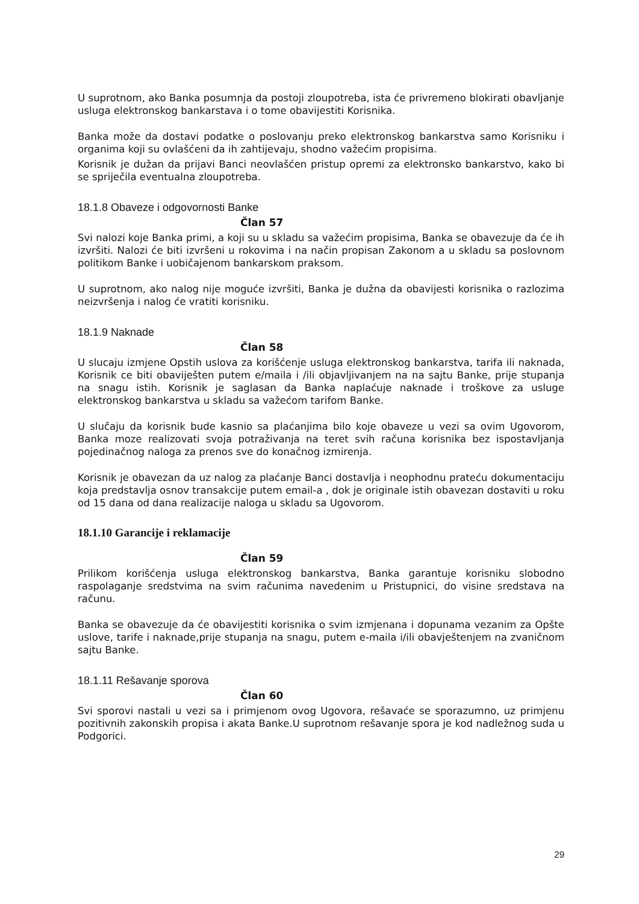U suprotnom, ako Banka posumnja da postoji zloupotreba, ista će privremeno blokirati obavljanje usluga elektronskog bankarstava i o tome obavijestiti Korisnika.
Banka može da dostavi podatke o poslovanju preko elektronskog bankarstva samo Korisniku i organima koji su ovlašćeni da ih zahtijevaju, shodno važećim propisima.
Korisnik je dužan da prijavi Banci neovlašćen pristup opremi za elektronsko bankarstvo, kako bi se spriječila eventualna zloupotreba.
18.1.8 Obaveze i odgovornosti Banke
Član 57
Svi nalozi koje Banka primi, a koji su u skladu sa važećim propisima, Banka se obavezuje da će ih izvršiti. Nalozi će biti izvršeni u rokovima i na način propisan Zakonom a u skladu sa poslovnom politikom Banke i uobičajenom bankarskom praksom.
U suprotnom, ako nalog nije moguće izvršiti, Banka je dužna da obavijesti korisnika o razlozima neizvršenja i nalog će vratiti korisniku.
18.1.9 Naknade
Član 58
U slucaju izmjene Opstih uslova za korišćenje usluga elektronskog bankarstva, tarifa ili naknada, Korisnik ce biti obaviješten putem e/maila i /ili objavljivanjem na na sajtu Banke, prije stupanja na snagu istih. Korisnik je saglasan da Banka naplaćuje naknade i troškove za usluge elektronskog bankarstva u skladu sa važećom tarifom Banke.
U slučaju da korisnik bude kasnio sa plaćanjima bilo koje obaveze u vezi sa ovim Ugovorom, Banka moze realizovati svoja potraživanja na teret svih računa korisnika bez ispostavljanja pojedinačnog naloga za prenos sve do konačnog izmirenja.
Korisnik je obavezan da uz nalog za plaćanje Banci dostavlja i neophodnu prateću dokumentaciju koja predstavlja osnov transakcije putem email-a , dok je originale istih obavezan dostaviti u roku od 15 dana od dana realizacije naloga u skladu sa Ugovorom.
18.1.10 Garancije i reklamacije
Član 59
Prilikom korišćenja usluga elektronskog bankarstva, Banka garantuje korisniku slobodno raspolaganje sredstvima na svim računima navedenim u Pristupnici, do visine sredstava na računu.
Banka se obavezuje da će obavijestiti korisnika o svim izmjenana i dopunama vezanim za Opšte uslove, tarife i naknade,prije stupanja na snagu, putem e-maila i/ili obavještenjem na zvaničnom sajtu Banke.
18.1.11 Rešavanje sporova
Član 60
Svi sporovi nastali u vezi sa i primjenom ovog Ugovora, rešavaće se sporazumno, uz primjenu pozitivnih zakonskih propisa i akata Banke.U suprotnom rešavanje spora je kod nadležnog suda u Podgorici.
29